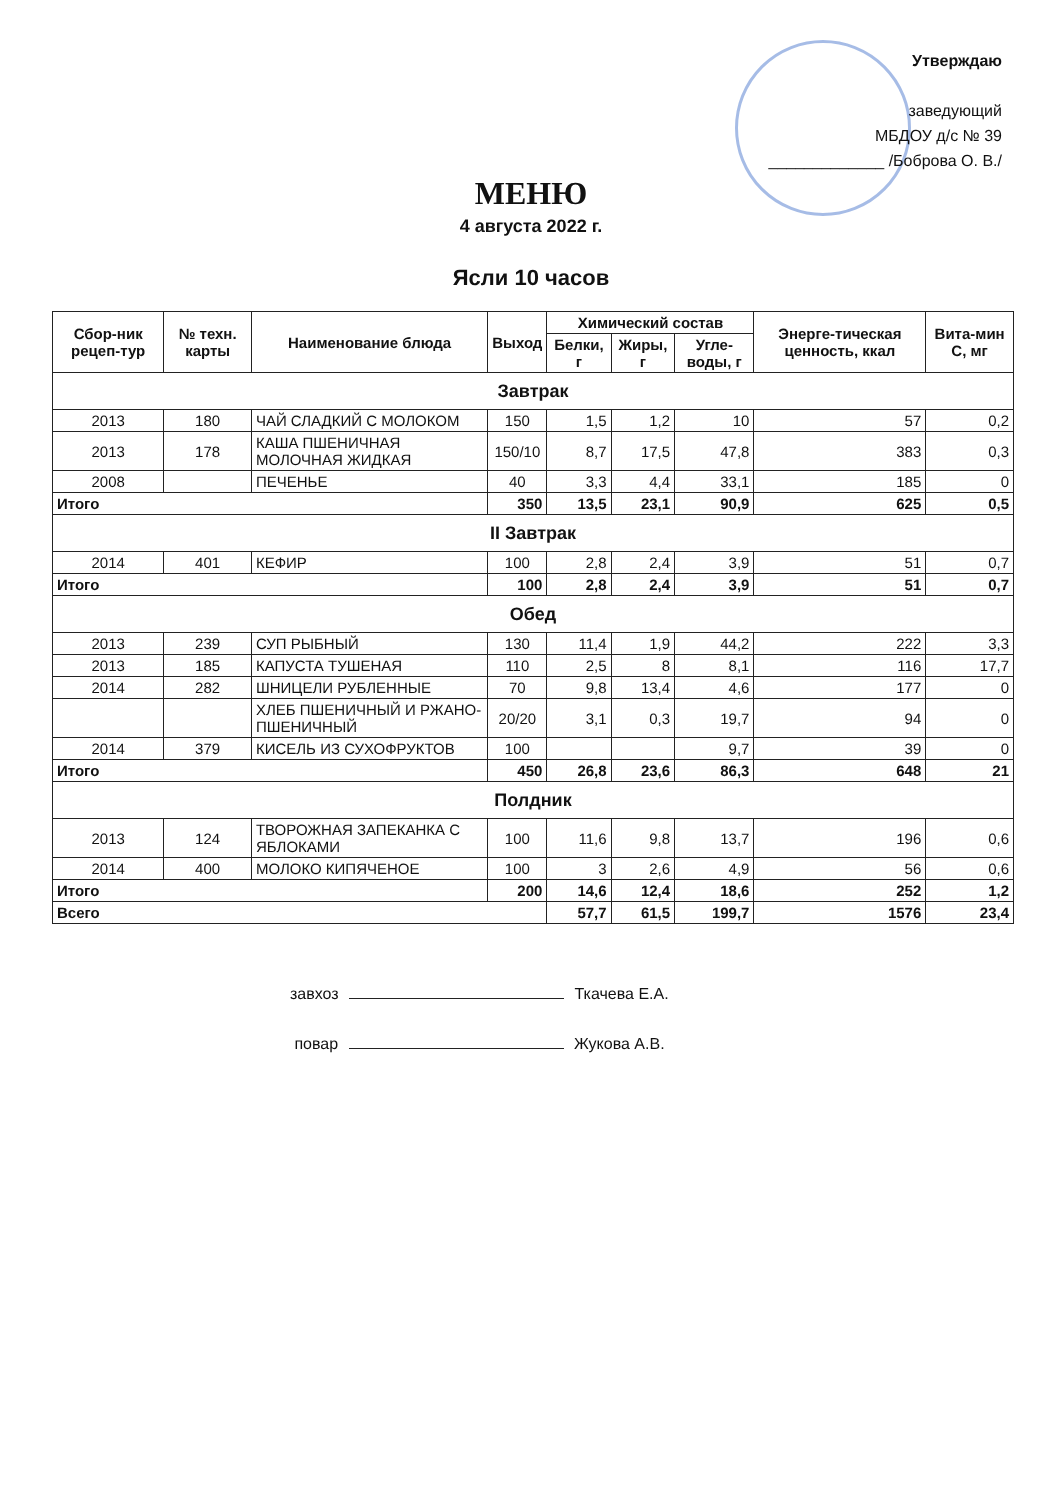Утверждаю
заведующий
МБДОУ д/с № 39
_____________ /Боброва О. В./
МЕНЮ
4 августа 2022 г.
Ясли 10 часов
| Сбор-ник рецеп-тур | № техн. карты | Наименование блюда | Выход | Химический состав | | | Энерге-тическая ценность, ккал | Вита-мин С, мг |
| --- | --- | --- | --- | --- | --- | --- | --- | --- |
| | | | | Белки, г | Жиры, г | Угле-воды, г | | |
| Завтрак | | | | | | | | |
| 2013 | 180 | ЧАЙ СЛАДКИЙ С МОЛОКОМ | 150 | 1,5 | 1,2 | 10 | 57 | 0,2 |
| 2013 | 178 | КАША ПШЕНИЧНАЯ МОЛОЧНАЯ ЖИДКАЯ | 150/10 | 8,7 | 17,5 | 47,8 | 383 | 0,3 |
| 2008 | | ПЕЧЕНЬЕ | 40 | 3,3 | 4,4 | 33,1 | 185 | 0 |
| Итого | | | 350 | 13,5 | 23,1 | 90,9 | 625 | 0,5 |
| II Завтрак | | | | | | | | |
| 2014 | 401 | КЕФИР | 100 | 2,8 | 2,4 | 3,9 | 51 | 0,7 |
| Итого | | | 100 | 2,8 | 2,4 | 3,9 | 51 | 0,7 |
| Обед | | | | | | | | |
| 2013 | 239 | СУП РЫБНЫЙ | 130 | 11,4 | 1,9 | 44,2 | 222 | 3,3 |
| 2013 | 185 | КАПУСТА ТУШЕНАЯ | 110 | 2,5 | 8 | 8,1 | 116 | 17,7 |
| 2014 | 282 | ШНИЦЕЛИ РУБЛЕННЫЕ | 70 | 9,8 | 13,4 | 4,6 | 177 | 0 |
| | | ХЛЕБ ПШЕНИЧНЫЙ И РЖАНО-ПШЕНИЧНЫЙ | 20/20 | 3,1 | 0,3 | 19,7 | 94 | 0 |
| 2014 | 379 | КИСЕЛЬ ИЗ СУХОФРУКТОВ | 100 | | | 9,7 | 39 | 0 |
| Итого | | | 450 | 26,8 | 23,6 | 86,3 | 648 | 21 |
| Полдник | | | | | | | | |
| 2013 | 124 | ТВОРОЖНАЯ ЗАПЕКАНКА С ЯБЛОКАМИ | 100 | 11,6 | 9,8 | 13,7 | 196 | 0,6 |
| 2014 | 400 | МОЛОКО КИПЯЧЕНОЕ | 100 | 3 | 2,6 | 4,9 | 56 | 0,6 |
| Итого | | | 200 | 14,6 | 12,4 | 18,6 | 252 | 1,2 |
| Всего | | | | 57,7 | 61,5 | 199,7 | 1576 | 23,4 |
завхоз Ткачева Е.А.
повар Жукова А.В.